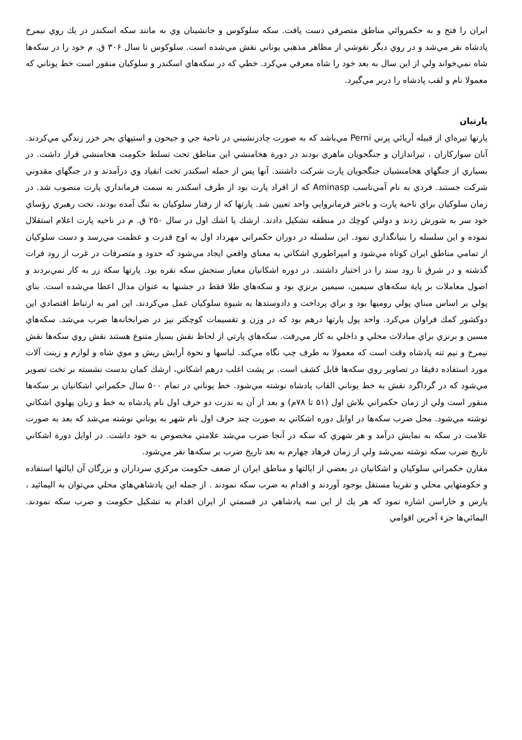ايران را فتح و به حكمروائي مناطق متصرفي دست يافت. سكه سلوكوس و جانشينان وي به مانند سكه اسكندر در يك روي نيمرخ پادشاه نقر مي‌شد و در روي ديگر نقوشي از مظاهر مذهبي يوناني نقش مي‌شده است. سلوكوس تا سال ۳۰۶ ق. م خود را در سكه‌ها شاه نمي‌خواند ولي از اين سال به بعد خود را شاه معرفي مي‌كرد. خطي كه در سكه‌هاي اسكندر و سلوكيان منقور است خط يوناني كه معمولا نام و لقب پادشاه را دربر مي‌گيرد.
پارتيان
پارتها تيره‌اي از قبيله آريائي پرني Perni مي‌باشد كه به صورت چادرنشيني در ناحية جي و جيحون و استپهاي بحر خزر زندگي مي‌كردند. آنان سواركاران ، تيراندازان و جنگجويان ماهري بودند در دورة هخامنشي اين مناطق تحت تسلط حكومت هخامنشي قرار داشت. در بسياري از جنگهاي هخامنشيان جنگجويان پارت شركت داشتند. آنها پس از حمله اسكندر تخت انقياد وي درآمدند و در جنگهاي مقدوني شركت جستند. فردي به نام آمي‌ناسب Aminasp كه از افراد پارت بود از طرف اسكندر به سمت فرمانداري پارت منصوب شد. در زمان سلوكيان براي ناحية پارت و باختر فرمانروايي واحد تعيين شد. پارتها كه از رفتار سلوكيان به تنگ آمده بودند، تحت رهبري رؤساي خود سر به شورش زدند و دولتي كوچك در منطقه تشكيل دادند. ارشك يا اشك اول در سال ۲۵۰ ق. م در ناحيه پارت اعلام استقلال نموده و اين سلسله را بنيانگذاري نمود. اين سلسله در دوران حكمراني مهرداد اول به اوج قدرت و عظمت مي‌رسد و دست سلوكيان از تمامي مناطق ايران كوتاه مي‌شود و امپراطوري اشكاني به معناي واقعي ايجاد مي‌شود كه حدود و متصرفات در غرب از رود فرات گذشته و در شرق تا رود سند را در اختيار داشتند. در دوره اشكانيان معيار سنجش سكه نقره بود. پارتها سكة زر به كار نمي‌بردند و اصول معاملات بر پاية سكه‌هاي سيمين، سيمين برنزي بود و سكه‌هاي طلا فقط در جشنها به عنوان مدال اعطا مي‌شده است. بناي پولي بر اساس مبناي پولي روميها بود و براي پرداخت و دادوستدها به شيوة سلوكيان عمل مي‌كردند. اين امر به ارتباط اقتصادي اين دوكشور كمك فراوان مي‌كرد. واحد پول پارتها درهم بود كه در وزن و تقسيمات كوچكتر نيز در ضرابخانه‌ها ضرب مي‌شد. سكه‌هاي مسين و برنزي براي مبادلات محلي و داخلي به كار مي‌رفت. سكه‌هاي پارتي از لحاظ نقش بسيار متنوع هستند نقش روي سكه‌ها نقش نيمرخ و نيم تنه پادشاه وقت است كه معمولا به طرف چپ نگاه مي‌كند. لباسها و نحوة آرايش ريش و موي شاه و لوازم و زينت آلات مورد استفاده دقيقا در تصاوير روي سكه‌ها قابل كشف است. بر پشت اغلب درهم اشكاني، ارشك كمان بدست نشسته بر تخت تصوير مي‌شود كه در گرداگرد نقش به خط يوناني القاب پادشاه نوشته مي‌شود. خط يوناني در تمام ۵۰۰ سال حكمراني اشكانيان بر سكه‌ها منقور است ولي از زمان حكمراني بلاش اول (۵۱ تا ۷۸م) و بعد از آن به ندرت دو حرف اول نام پادشاه به خط و زبان پهلوي اشكاني نوشته مي‌شود. محل ضرب سكه‌ها در اوايل دوره اشكاني به صورت چند حرف اول نام شهر به يوناني نوشته مي‌شد كه بعد به صورت علامت در سكه به نمايش درآمد و هر شهري كه سكه در آنجا ضرب مي‌شد علامتي مخصوص به خود داشت. در اوايل دورة اشكاني تاريخ ضرب سكه نوشته نمي‌شد ولي از زمان فرهاد چهارم به بعد تاريخ ضرب بر سكه‌ها نقر مي‌شود.
مقارن حكمراني سلوكيان و اشكانيان در بعضي از ايالتها و مناطق ايران از ضعف حكومت مركزي سرداران و بزرگان آن ايالتها استفاده و حكومتهايي محلي و تقريبا مستقل بوجود آوردند و اقدام به ضرب سكه نمودند . از جمله اين پادشاهي‌هاي محلي مي‌توان به اليمائيد ، پارس و خاراسن اشاره نمود كه هر يك از اين سه پادشاهي در قسمتي از ايران اقدام به تشكيل حكومت و ضرب سكه نمودند. اليمائي‌ها جزء آخرين اقوامي